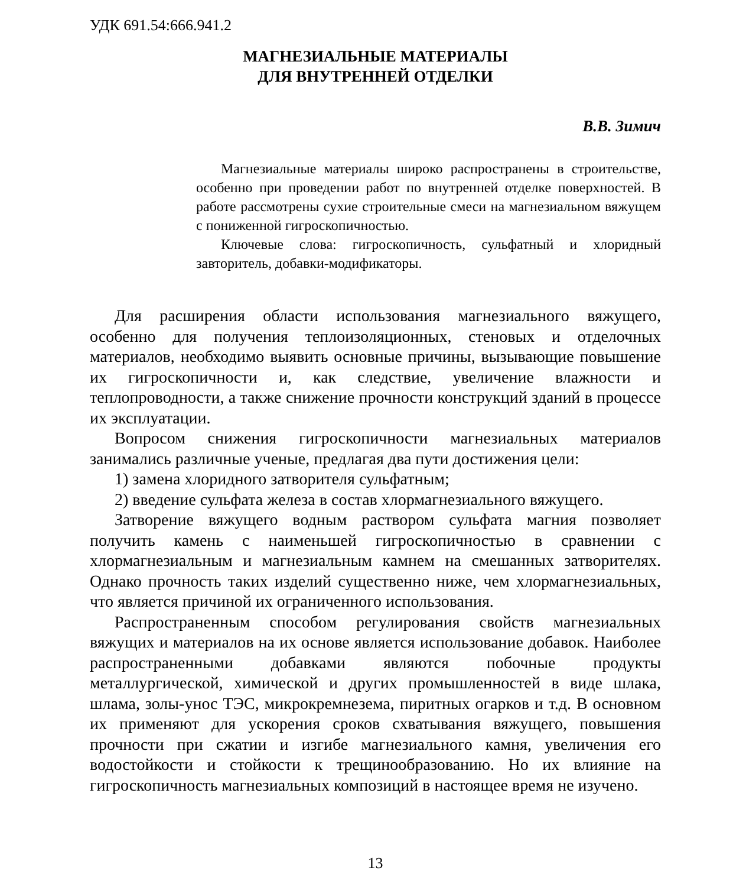УДК 691.54:666.941.2
МАГНЕЗИАЛЬНЫЕ МАТЕРИАЛЫ
ДЛЯ ВНУТРЕННЕЙ ОТДЕЛКИ
В.В. Зимич
Магнезиальные материалы широко распространены в строительстве, особенно при проведении работ по внутренней отделке поверхностей. В работе рассмотрены сухие строительные смеси на магнезиальном вяжущем с пониженной гигроскопичностью.
Ключевые слова: гигроскопичность, сульфатный и хлоридный завторитель, добавки-модификаторы.
Для расширения области использования магнезиального вяжущего, особенно для получения теплоизоляционных, стеновых и отделочных материалов, необходимо выявить основные причины, вызывающие повышение их гигроскопичности и, как следствие, увеличение влажности и теплопроводности, а также снижение прочности конструкций зданий в процессе их эксплуатации.
Вопросом снижения гигроскопичности магнезиальных материалов занимались различные ученые, предлагая два пути достижения цели:
1) замена хлоридного затворителя сульфатным;
2) введение сульфата железа в состав хлормагнезиального вяжущего.
Затворение вяжущего водным раствором сульфата магния позволяет получить камень с наименьшей гигроскопичностью в сравнении с хлормагнезиальным и магнезиальным камнем на смешанных затворителях. Однако прочность таких изделий существенно ниже, чем хлормагнезиальных, что является причиной их ограниченного использования.
Распространенным способом регулирования свойств магнезиальных вяжущих и материалов на их основе является использование добавок. Наиболее распространенными добавками являются побочные продукты металлургической, химической и других промышленностей в виде шлака, шлама, золы-унос ТЭС, микрокремнезема, пиритных огарков и т.д. В основном их применяют для ускорения сроков схватывания вяжущего, повышения прочности при сжатии и изгибе магнезиального камня, увеличения его водостойкости и стойкости к трещинообразованию. Но их влияние на гигроскопичность магнезиальных композиций в настоящее время не изучено.
13